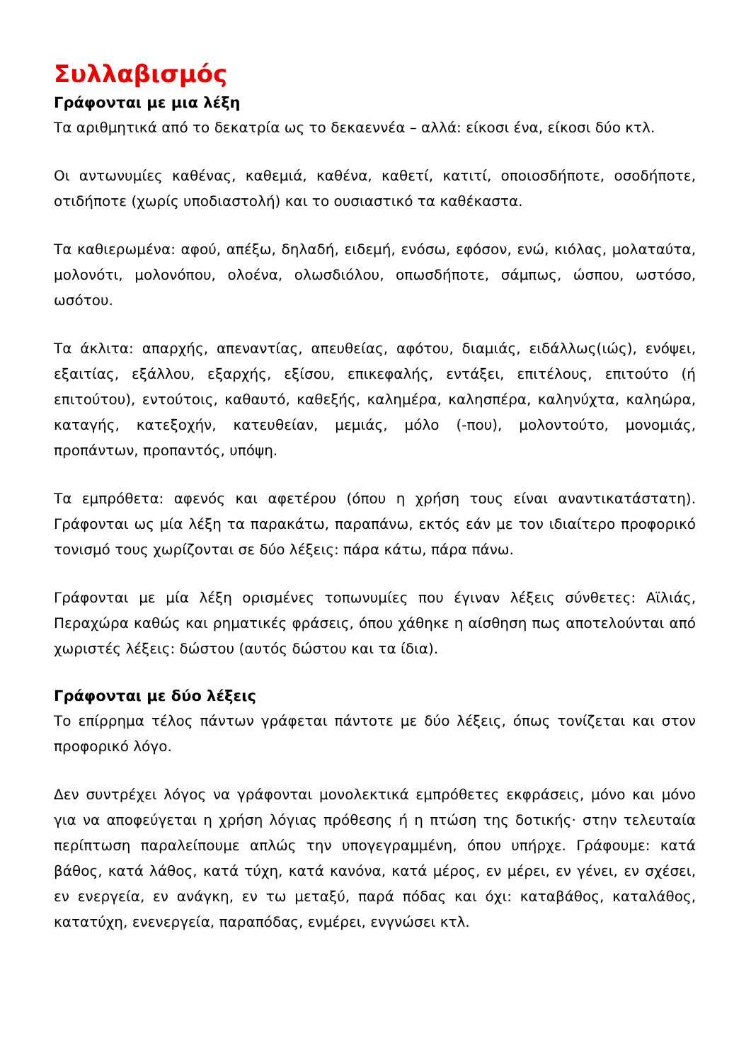Συλλαβισμός
Γράφονται με μια λέξη
Τα αριθμητικά από το δεκατρία ως το δεκαεννέα – αλλά: είκοσι ένα, είκοσι δύο κτλ.
Οι αντωνυμίες καθένας, καθεμιά, καθένα, καθετί, κατιτί, οποιοσδήποτε, οσοδήποτε, οτιδήποτε (χωρίς υποδιαστολή) και το ουσιαστικό τα καθέκαστα.
Τα καθιερωμένα: αφού, απέξω, δηλαδή, ειδεμή, ενόσω, εφόσον, ενώ, κιόλας, μολαταύτα, μολονότι, μολονόπου, ολοένα, ολωσδιόλου, οπωσδήποτε, σάμπως, ώσπου, ωστόσο, ωσότου.
Τα άκλιτα: απαρχής, απεναντίας, απευθείας, αφότου, διαμιάς, ειδάλλως(ιώς), ενόψει, εξαιτίας, εξάλλου, εξαρχής, εξίσου, επικεφαλής, εντάξει, επιτέλους, επιτούτο (ή επιτούτου), εντούτοις, καθαυτό, καθεξής, καλημέρα, καλησπέρα, καληνύχτα, καληώρα, καταγής, κατεξοχήν, κατευθείαν, μεμιάς, μόλο (-που), μολοντούτο, μονομιάς, προπάντων, προπαντός, υπόψη.
Τα εμπρόθετα: αφενός και αφετέρου (όπου η χρήση τους είναι αναντικατάστατη). Γράφονται ως μία λέξη τα παρακάτω, παραπάνω, εκτός εάν με τον ιδιαίτερο προφορικό τονισμό τους χωρίζονται σε δύο λέξεις: πάρα κάτω, πάρα πάνω.
Γράφονται με μία λέξη ορισμένες τοπωνυμίες που έγιναν λέξεις σύνθετες: Αϊλιάς, Περαχώρα καθώς και ρηματικές φράσεις, όπου χάθηκε η αίσθηση πως αποτελούνται από χωριστές λέξεις: δώστου (αυτός δώστου και τα ίδια).
Γράφονται με δύο λέξεις
Το επίρρημα τέλος πάντων γράφεται πάντοτε με δύο λέξεις, όπως τονίζεται και στον προφορικό λόγο.
Δεν συντρέχει λόγος να γράφονται μονολεκτικά εμπρόθετες εκφράσεις, μόνο και μόνο για να αποφεύγεται η χρήση λόγιας πρόθεσης ή η πτώση της δοτικής· στην τελευταία περίπτωση παραλείπουμε απλώς την υπογεγραμμένη, όπου υπήρχε. Γράφουμε: κατά βάθος, κατά λάθος, κατά τύχη, κατά κανόνα, κατά μέρος, εν μέρει, εν γένει, εν σχέσει, εν ενεργεία, εν ανάγκη, εν τω μεταξύ, παρά πόδας και όχι: καταβάθος, καταλάθος, κατατύχη, ενενεργεία, παραπόδας, ενμέρει, ενγνώσει κτλ.